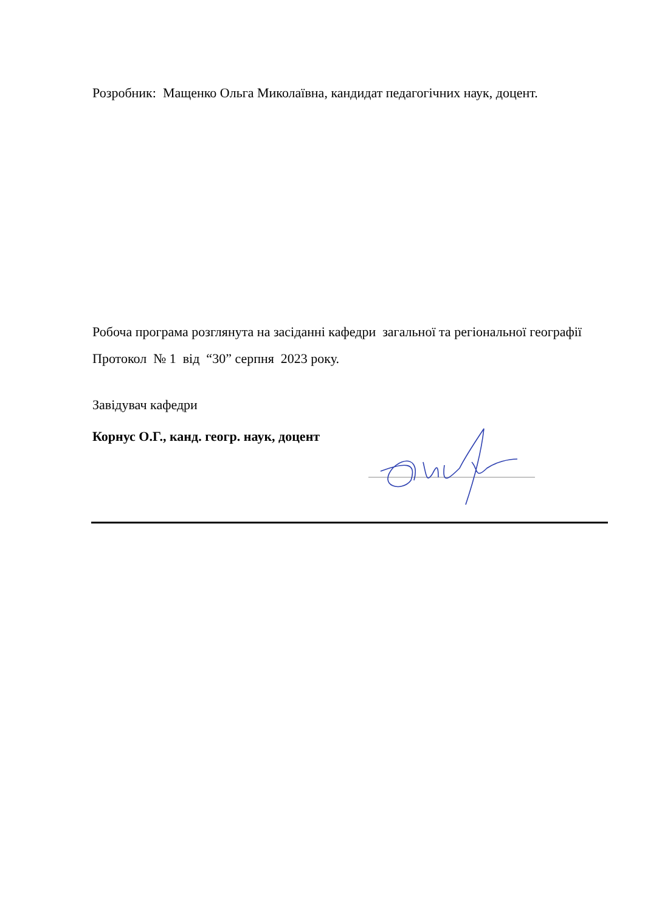Розробник: Мащенко Ольга Миколаївна, кандидат педагогічних наук, доцент.
Робоча програма розглянута на засіданні кафедри загальної та регіональної географії
Протокол № 1 від “30” серпня 2023 року.
Завідувач кафедри
Корнус О.Г., канд. геогр. наук, доцент